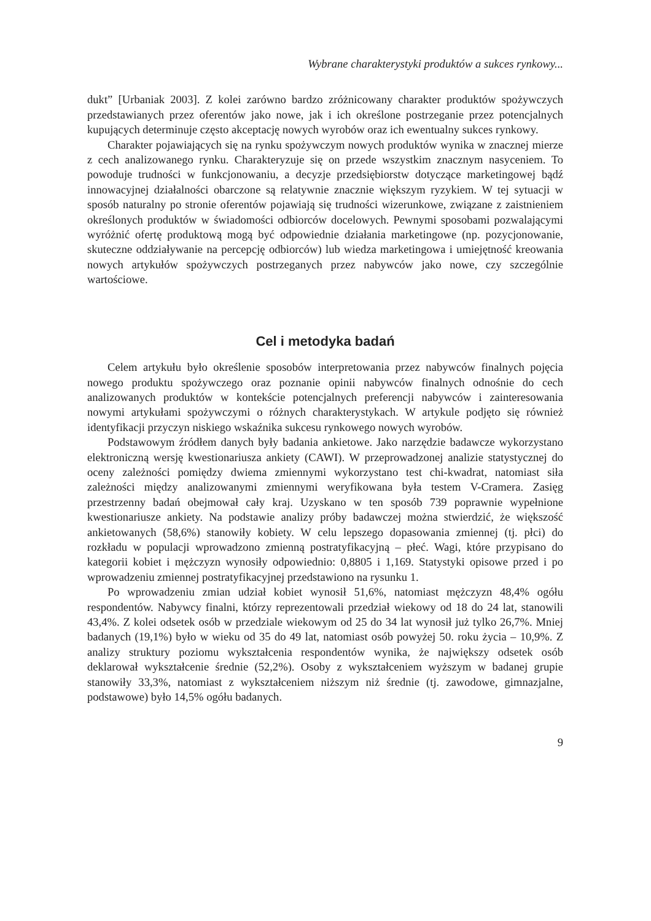Wybrane charakterystyki produktów a sukces rynkowy...
dukt” [Urbaniak 2003]. Z kolei zarówno bardzo zróżnicowany charakter produktów spożywczych przedstawianych przez oferentów jako nowe, jak i ich określone postrzeganie przez potencjalnych kupujących determinuje często akceptację nowych wyrobów oraz ich ewentualny sukces rynkowy.
Charakter pojawiających się na rynku spożywczym nowych produktów wynika w znacznej mierze z cech analizowanego rynku. Charakteryzuje się on przede wszystkim znacznym nasyceniem. To powoduje trudności w funkcjonowaniu, a decyzje przedsiębiorstw dotyczące marketingowej bądź innowacyjnej działalności obarczone są relatywnie znacznie większym ryzykiem. W tej sytuacji w sposób naturalny po stronie oferentów pojawiają się trudności wizerunkowe, związane z zaistnieniem określonych produktów w świadomości odbiorców docelowych. Pewnymi sposobami pozwalającymi wyróżnić ofertę produktową mogą być odpowiednie działania marketingowe (np. pozycjonowanie, skuteczne oddziaływanie na percepcję odbiorców) lub wiedza marketingowa i umiejętność kreowania nowych artykułów spożywczych postrzeganych przez nabywców jako nowe, czy szczególnie wartościowe.
Cel i metodyka badań
Celem artykułu było określenie sposobów interpretowania przez nabywców finalnych pojęcia nowego produktu spożywczego oraz poznanie opinii nabywców finalnych odnośnie do cech analizowanych produktów w kontekście potencjalnych preferencji nabywców i zainteresowania nowymi artykułami spożywczymi o różnych charakterystykach. W artykule podjęto się również identyfikacji przyczyn niskiego wskaźnika sukcesu rynkowego nowych wyrobów.
Podstawowym źródłem danych były badania ankietowe. Jako narzędzie badawcze wykorzystano elektroniczną wersję kwestionariusza ankiety (CAWI). W przeprowadzonej analizie statystycznej do oceny zależności pomiędzy dwiema zmiennymi wykorzystano test chi-kwadrat, natomiast siła zależności między analizowanymi zmiennymi weryfikowana była testem V-Cramera. Zasięg przestrzenny badań obejmował cały kraj. Uzyskano w ten sposób 739 poprawnie wypełnione kwestionariusze ankiety. Na podstawie analizy próby badawczej można stwierdzić, że większość ankietowanych (58,6%) stanowiły kobiety. W celu lepszego dopasowania zmiennej (tj. płci) do rozkładu w populacji wprowadzono zmienną postratyfikacyjną – płeć. Wagi, które przypisano do kategorii kobiet i mężczyzn wynosiły odpowiednio: 0,8805 i 1,169. Statystyki opisowe przed i po wprowadzeniu zmiennej postratyfikacyjnej przedstawiono na rysunku 1.
Po wprowadzeniu zmian udział kobiet wynosił 51,6%, natomiast mężczyzn 48,4% ogółu respondentów. Nabywcy finalni, którzy reprezentowali przedział wiekowy od 18 do 24 lat, stanowili 43,4%. Z kolei odsetek osób w przedziale wiekowym od 25 do 34 lat wynosił już tylko 26,7%. Mniej badanych (19,1%) było w wieku od 35 do 49 lat, natomiast osób powyżej 50. roku życia – 10,9%. Z analizy struktury poziomu wykształcenia respondentów wynika, że największy odsetek osób deklarował wykształcenie średnie (52,2%). Osoby z wykształceniem wyższym w badanej grupie stanowiły 33,3%, natomiast z wykształceniem niższym niż średnie (tj. zawodowe, gimnazjalne, podstawowe) było 14,5% ogółu badanych.
9